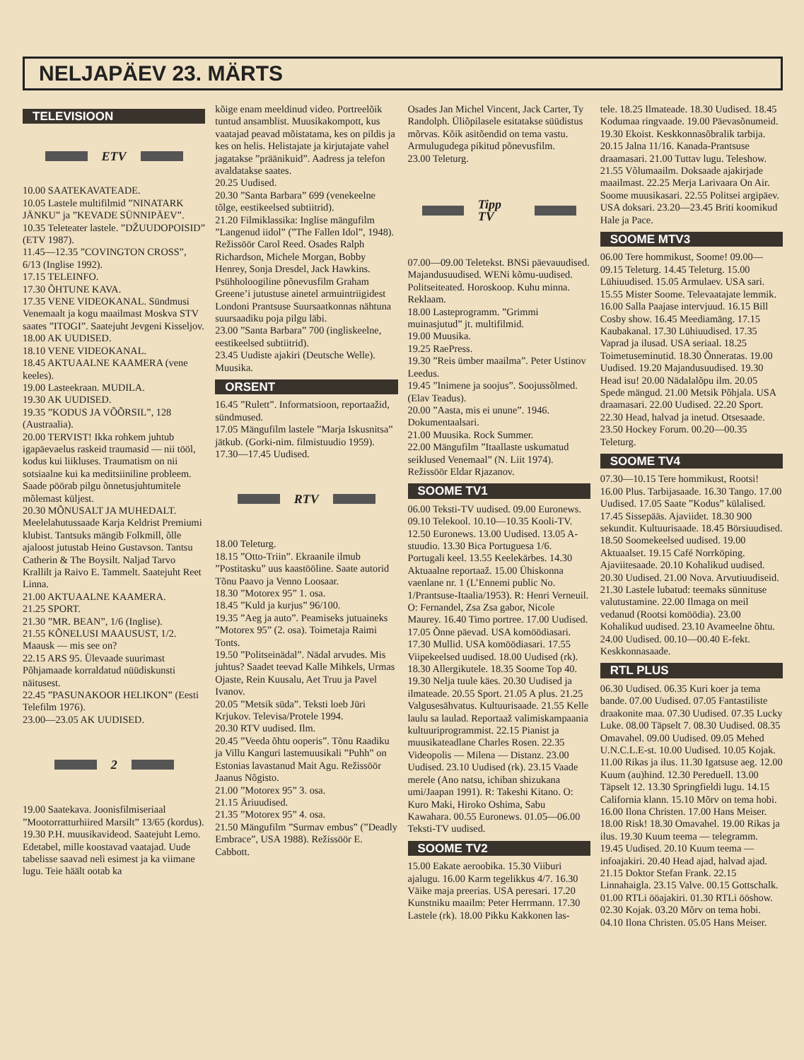NELJAPÄEV 23. MÄRTS
TELEVISIOON
ETV
10.00 SAATEKAVATEADE.
10.05 Lastele multifilmid ”NINATARK JÄNKU” ja ”KEVADE SÜNNIPÄEV”.
10.35 Teleteater lastele. ”DŽUUDOPOISID” (ETV 1987).
11.45—12.35 ”COVINGTON CROSS”, 6/13 (Inglise 1992).
17.15 TELEINFO.
17.30 ÕHTUNE KAVA.
17.35 VENE VIDEOKANAL. Sündmusi Venemaalt ja kogu maailmast Moskva STV saates ”ITOGI”. Saatejuht Jevgeni Kisseljov.
18.00 AK UUDISED.
18.10 VENE VIDEOKANAL.
18.45 AKTUAALNE KAAMERA (vene keeles).
19.00 Lasteekraan. MUDILA.
19.30 AK UUDISED.
19.35 ”KODUS JA VÕÕRSIL”, 128 (Austraalia).
20.00 TERVIST! Ikka rohkem juhtub igapäevaelus raskeid traumasid — nii tööl, kodus kui liikluses. Traumatism on nii sotsiaalne kui ka meditsiiniline probleem. Saade pöörab pilgu õnnetusjuhtumitele mõlemast küljest.
20.30 MÕNUSALT JA MUHEDALT. Meelelahutussaade Karja Keldrist Premiumi klubist. Tantsuks mängib Folkmill, õlle ajaloost jutustab Heino Gustavson. Tantsu Catherin & The Boysilt. Naljad Tarvo Krallilt ja Raivo E. Tammelt. Saatejuht Reet Linna.
21.00 AKTUAALNE KAAMERA.
21.25 SPORT.
21.30 ”MR. BEAN”, 1/6 (Inglise).
21.55 KÕNELUSI MAAUSUST, 1/2. Maausk — mis see on?
22.15 ARS 95. Ülevaade suurimast Põhjamaade korraldatud nüüdiskunsti näitusest.
22.45 ”PASUNAKOOR HELIKON” (Eesti Telefilm 1976).
23.00—23.05 AK UUDISED.
2
19.00 Saatekava. Joonisfilmiseriaal ”Mootorratturhiired Marsilt” 13/65 (kordus).
19.30 P.H. muusikavideod. Saatejuht Lemo. Edetabel, mille koostavad vaatajad. Uude tabelisse saavad neli esimest ja ka viimane lugu. Teie häält ootab ka
kõige enam meeldinud video. Portreelõik tuntud ansamblist. Muusikakompott, kus vaatajad peavad mõistatama, kes on pildis ja kes on helis. Helistajate ja kirjutajate vahel jagatakse ”präänikuid”. Aadress ja telefon avaldatakse saates.
20.25 Uudised.
20.30 ”Santa Barbara” 699 (venekeelne tõlge, eestikeelsed subtiitrid).
21.20 Filmiklassika: Inglise mängufilm ”Langenud iidol” (”The Fallen Idol”, 1948). Režissöör Carol Reed. Osades Ralph Richardson, Michele Morgan, Bobby Henrey, Sonja Dresdel, Jack Hawkins. Psühholoogiline põnevusfilm Graham Greene’i jutustuse ainetel armuintriigidest Londoni Prantsuse Suursaatkonnas nähtuna suursaadiku poja pilgu läbi.
23.00 ”Santa Barbara” 700 (ingliskeelne, eestikeelsed subtiitrid).
23.45 Uudiste ajakiri (Deutsche Welle). Muusika.
ORSENT
16.45 ”Rulett”. Informatsioon, reportaažid, sündmused.
17.05 Mängufilm lastele ”Marja Iskusnitsa” jätkub. (Gorki-nim. filmistuudio 1959).
17.30—17.45 Uudised.
RTV
18.00 Teleturg.
18.15 ”Otto-Triin”. Ekraanile ilmub ”Postitasku” uus kaastööline. Saate autorid Tõnu Paavo ja Venno Loosaar.
18.30 ”Motorex 95” 1. osa.
18.45 ”Kuld ja kurjus” 96/100.
19.35 ”Aeg ja auto”. Peamiseks jutuaineks ”Motorex 95” (2. osa). Toimetaja Raimi Tonts.
19.50 ”Politseinädal”. Nädal arvudes. Mis juhtus? Saadet teevad Kalle Mihkels, Urmas Ojaste, Rein Kuusalu, Aet Truu ja Pavel Ivanov.
20.05 ”Metsik süda”. Teksti loeb Jüri Krjukov. Televisa/Protele 1994.
20.30 RTV uudised. Ilm.
20.45 ”Veeda õhtu ooperis”. Tõnu Raadiku ja Villu Kanguri lastemuusikali ”Puhh” on Estonias lavastanud Mait Agu. Režissöör Jaanus Nõgisto.
21.00 ”Motorex 95” 3. osa.
21.15 Äriuudised.
21.35 ”Motorex 95” 4. osa.
21.50 Mängufilm ”Surmav embus” (”Deadly Embrace”, USA 1988). Režissöör E. Cabbott.
Osades Jan Michel Vincent, Jack Carter, Ty Randolph. Üliõpilasele esitatakse süüdistus mõrvas. Kõik asitõendid on tema vastu. Armulugudega pikitud põnevusfilm.
23.00 Teleturg.
Tipp TV
07.00—09.00 Teletekst. BNSi päevauudised. Majandusuudised. WENi kõmu-uudised. Politseiteated. Horoskoop. Kuhu minna. Reklaam.
18.00 Lasteprogramm. ”Grimmi muinasjutud” jt. multifilmid.
19.00 Muusika.
19.25 RaePress.
19.30 ”Reis ümber maailma”. Peter Ustinov Leedus.
19.45 ”Inimene ja soojus”. Soojussõlmed. (Elav Teadus).
20.00 ”Aasta, mis ei unune”. 1946. Dokumentaalsari.
21.00 Muusika. Rock Summer.
22.00 Mängufilm ”Itaallaste uskumatud seiklused Venemaal” (N. Liit 1974). Režissöör Eldar Rjazanov.
SOOME TV1
06.00 Teksti-TV uudised. 09.00 Euronews. 09.10 Telekool. 10.10—10.35 Kooli-TV. 12.50 Euronews. 13.00 Uudised. 13.05 A-stuudio. 13.30 Bica Portuguesa 1/6. Portugali keel. 13.55 Keelekärbes. 14.30 Aktuaalne reportaaž. 15.00 Ühiskonna vaenlane nr. 1 (L’Ennemi public No. 1/Prantsuse-Itaalia/1953). R: Henri Verneuil. O: Fernandel, Zsa Zsa gabor, Nicole Maurey. 16.40 Timo portree. 17.00 Uudised. 17.05 Õnne päevad. USA komöödiasari. 17.30 Mullid. USA komöödiasari. 17.55 Viipekeelsed uudised. 18.00 Uudised (rk). 18.30 Allergikutele. 18.35 Soome Top 40. 19.30 Nelja tuule käes. 20.30 Uudised ja ilmateade. 20.55 Sport. 21.05 A plus. 21.25 Valgusesähvatus. Kultuurisaade. 21.55 Kelle laulu sa laulad. Reportaaž valimiskampaania kultuuriprogrammist. 22.15 Pianist ja muusikateadlane Charles Rosen. 22.35 Videopolis — Milena — Distanz. 23.00 Uudised. 23.10 Uudised (rk). 23.15 Vaade merele (Ano natsu, ichiban shizukana umi/Jaapan 1991). R: Takeshi Kitano. O: Kuro Maki, Hiroko Oshima, Sabu Kawahara. 00.55 Euronews. 01.05—06.00 Teksti-TV uudised.
SOOME TV2
15.00 Eakate aeroobika. 15.30 Viiburi ajalugu. 16.00 Karm tegelikkus 4/7. 16.30 Väike maja preerias. USA peresari. 17.20 Kunstniku maailm: Peter Herrmann. 17.30 Lastele (rk). 18.00 Pikku Kakkonen las-
tele. 18.25 Ilmateade. 18.30 Uudised. 18.45 Kodumaa ringvaade. 19.00 Päevasõnumeid. 19.30 Ekoist. Keskkonnasõbralik tarbija. 20.15 Jalna 11/16. Kanada-Prantsuse draamasari. 21.00 Tuttav lugu. Teleshow. 21.55 Võlumaailm. Doksaade ajakirjade maailmast. 22.25 Merja Larivaara On Air. Soome muusikasari. 22.55 Politsei argipäev. USA doksari. 23.20—23.45 Briti koomikud Hale ja Pace.
SOOME MTV3
06.00 Tere hommikust, Soome! 09.00—09.15 Teleturg. 14.45 Teleturg. 15.00 Lühiuudised. 15.05 Armulaev. USA sari. 15.55 Mister Soome. Televaatajate lemmik. 16.00 Salla Paajase intervjuud. 16.15 Bill Cosby show. 16.45 Meediamäng. 17.15 Kaubakanal. 17.30 Lühiuudised. 17.35 Vaprad ja ilusad. USA seriaal. 18.25 Toimetuseminutid. 18.30 Õnneratas. 19.00 Uudised. 19.20 Majandusuudised. 19.30 Head isu! 20.00 Nädalalõpu ilm. 20.05 Spede mängud. 21.00 Metsik Põhjala. USA draamasari. 22.00 Uudised. 22.20 Sport. 22.30 Head, halvad ja inetud. Otsesaade. 23.50 Hockey Forum. 00.20—00.35 Teleturg.
SOOME TV4
07.30—10.15 Tere hommikust, Rootsi! 16.00 Plus. Tarbijasaade. 16.30 Tango. 17.00 Uudised. 17.05 Saate ”Kodus” külalised. 17.45 Sissepääs. Ajaviidet. 18.30 900 sekundit. Kultuurisaade. 18.45 Börsiuudised. 18.50 Soomekeelsed uudised. 19.00 Aktuaalset. 19.15 Café Norrköping. Ajaviitesaade. 20.10 Kohalikud uudised. 20.30 Uudised. 21.00 Nova. Arvutiuudiseid. 21.30 Lastele lubatud: teemaks sünnituse valutustamine. 22.00 Ilmaga on meil vedanud (Rootsi komöödia). 23.00 Kohalikud uudised. 23.10 Avameelne õhtu. 24.00 Uudised. 00.10—00.40 E-fekt. Keskkonnasaade.
RTL PLUS
06.30 Uudised. 06.35 Kuri koer ja tema bande. 07.00 Uudised. 07.05 Fantastiliste draakonite maa. 07.30 Uudised. 07.35 Lucky Luke. 08.00 Täpselt 7. 08.30 Uudised. 08.35 Omavahel. 09.00 Uudised. 09.05 Mehed U.N.C.L.E-st. 10.00 Uudised. 10.05 Kojak. 11.00 Rikas ja ilus. 11.30 Igatsuse aeg. 12.00 Kuum (au)hind. 12.30 Pereduell. 13.00 Täpselt 12. 13.30 Springfieldi lugu. 14.15 California klann. 15.10 Mõrv on tema hobi. 16.00 Ilona Christen. 17.00 Hans Meiser. 18.00 Risk! 18.30 Omavahel. 19.00 Rikas ja ilus. 19.30 Kuum teema — telegramm. 19.45 Uudised. 20.10 Kuum teema — infoajakiri. 20.40 Head ajad, halvad ajad. 21.15 Doktor Stefan Frank. 22.15 Linnahaigla. 23.15 Valve. 00.15 Gottschalk. 01.00 RTLi ööajakiri. 01.30 RTLi ööshow. 02.30 Kojak. 03.20 Mõrv on tema hobi. 04.10 Ilona Christen. 05.05 Hans Meiser.